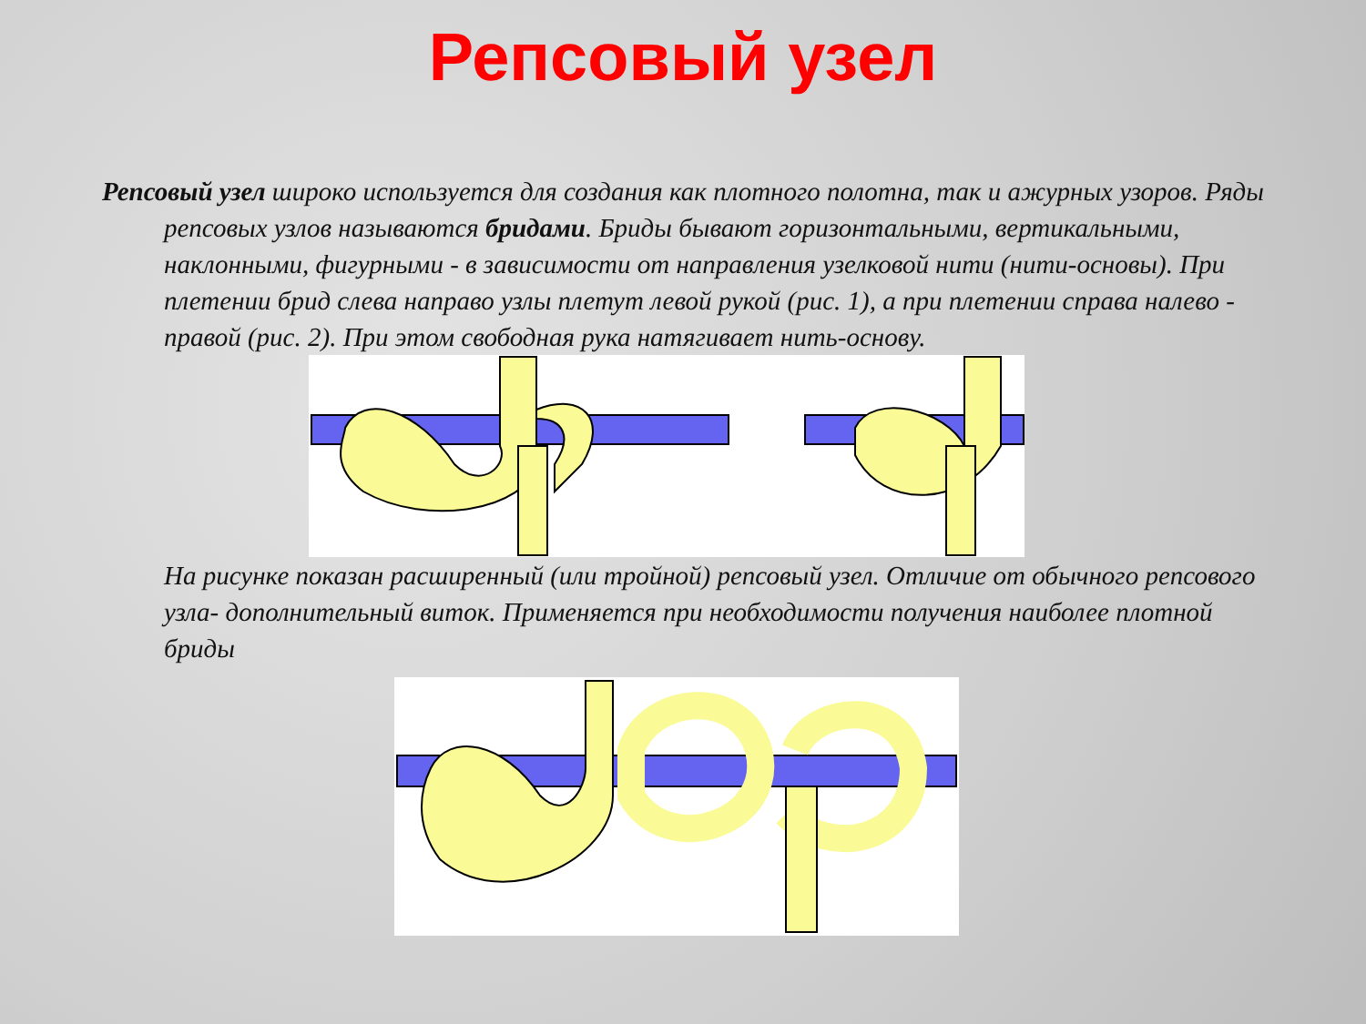Репсовый узел
Репсовый узел широко используется для создания как плотного полотна, так и ажурных узоров. Ряды репсовых узлов называются бридами. Бриды бывают горизонтальными, вертикальными, наклонными, фигурными - в зависимости от направления узелковой нити (нити-основы). При плетении брид слева направо узлы плетут левой рукой (рис. 1), а при плетении справа налево - правой (рис. 2). При этом свободная рука натягивает нить-основу.
На рисунке показан расширенный (или тройной) репсовый узел. Отличие от обычного репсового узла- дополнительный виток. Применяется при необходимости получения наиболее плотной бриды